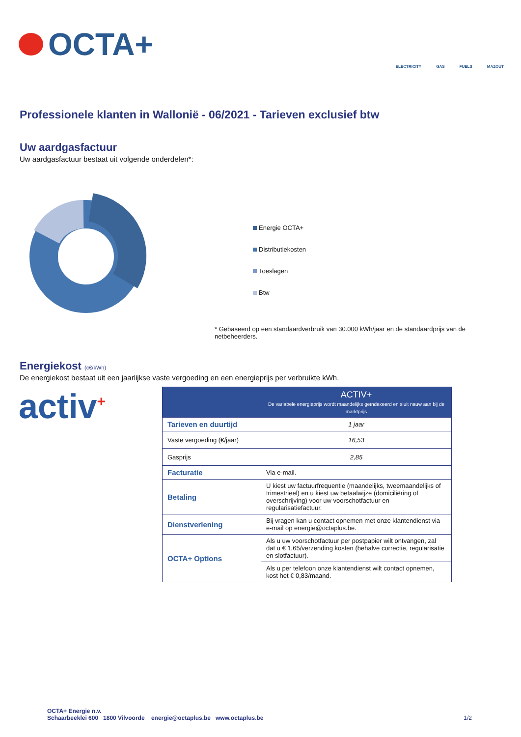OCTA+
ELECTRICITY GAS FUELS MAZOUT
Professionele klanten in Wallonië - 06/2021 - Tarieven exclusief btw
Uw aardgasfactuur
Uw aardgasfactuur bestaat uit volgende onderdelen*:
Energie OCTA+
Distributiekosten
Toeslagen
Btw
* Gebaseerd op een standaardverbruik van 30.000 kWh/jaar en de standaardprijs van de netbeheerders.
Energiekost (c€/kWh)
De energiekost bestaat uit een jaarlijkse vaste vergoeding en een energieprijs per verbruikte kWh.
activ<sup>+</sup>
| | ACTIV+ De variabele energieprijs wordt maandelijks geïndexeerd en sluit nauw aan bij de marktprijs |
| --- | --- |
| Tarieven en duurtijd | 1 jaar |
| Vaste vergoeding (€/jaar) | 16,53 |
| Gasprijs | 2,85 |
| Facturatie | Via e-mail. |
| Betaling | U kiest uw factuurfrequentie (maandelijks, tweemaandelijks of trimestrieel) en u kiest uw betaalwijze (domiciliëring of overschrijving) voor uw voorschotfactuur en regularisatiefactuur. |
| Dienstverlening | Bij vragen kan u contact opnemen met onze klantendienst via e-mail op energie@octaplus.be. |
| OCTA+ Options | Als u uw voorschotfactuur per postpapier wilt ontvangen, zal dat u € 1,65/verzending kosten (behalve correctie, regularisatie en slotfactuur). |
| | Als u per telefoon onze klantendienst wilt contact opnemen, kost het € 0,83/maand. |
OCTA+ Energie n.v.
Schaarbeeklei 600 1800 Vilvoorde energie@octaplus.be www.octaplus.be
1/2